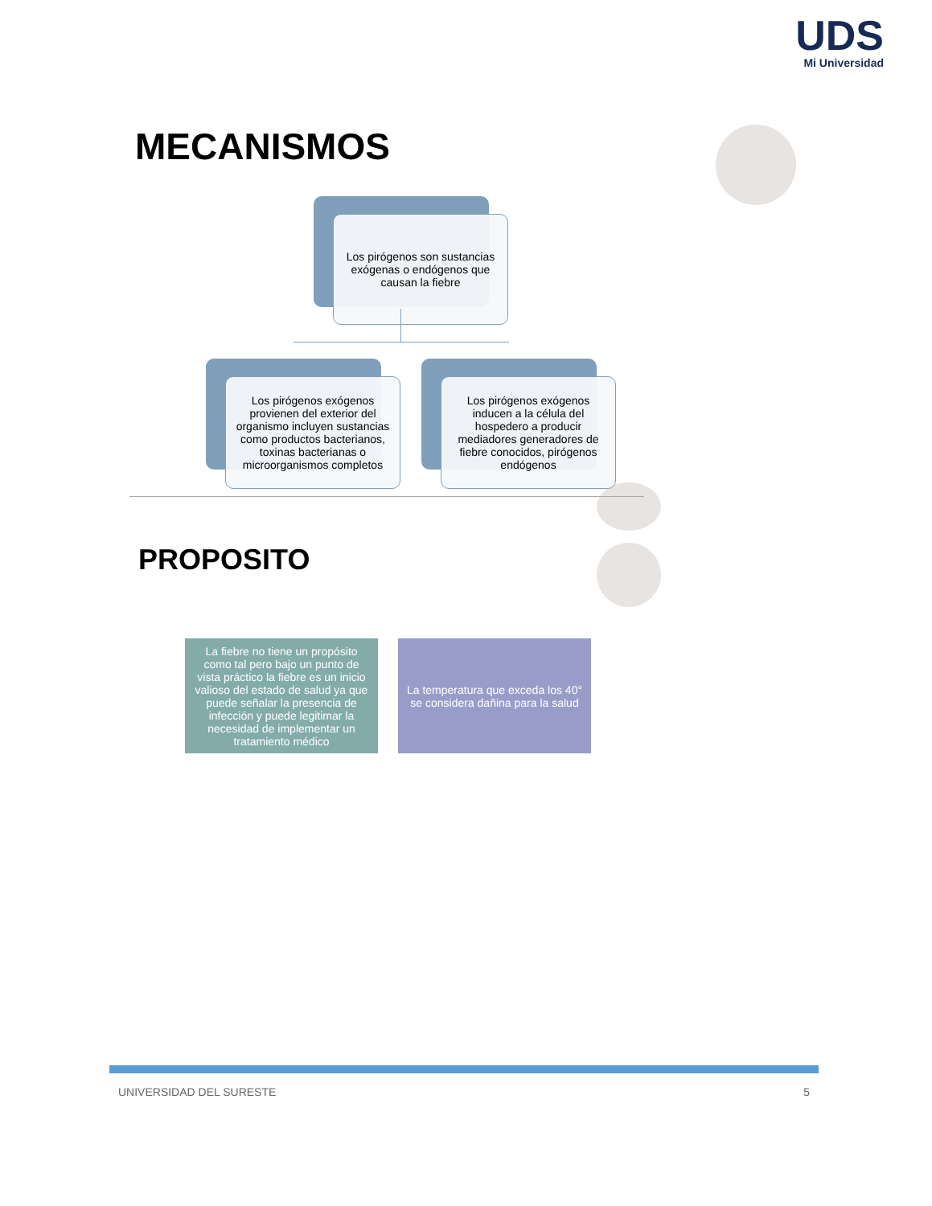UDS
Mi Universidad
MECANISMOS
Los pirógenos son sustancias exógenas o endógenos que causan la fiebre
Los pirógenos exógenos provienen del exterior del organismo incluyen sustancias como productos bacterianos, toxinas bacterianas o microorganismos completos
Los pirógenos exógenos inducen a la célula del hospedero a producir mediadores generadores de fiebre conocidos, pirógenos endógenos
PROPOSITO
La fiebre no tiene un propósito como tal pero bajo un punto de vista práctico la fiebre es un inicio valioso del estado de salud ya que puede señalar la presencia de infección y puede legitimar la necesidad de implementar un tratamiento médico
La temperatura que exceda los 40° se considera dañina para la salud
UNIVERSIDAD DEL SURESTE 5